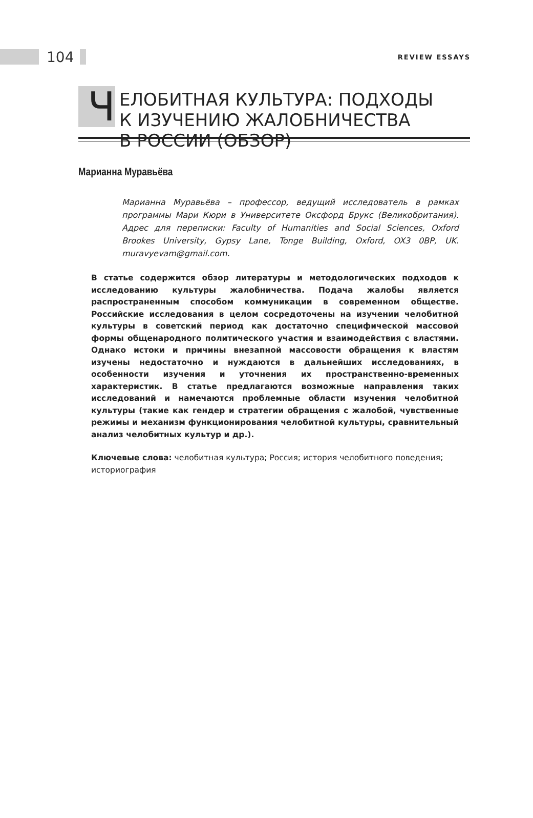104
REVIEW ESSAYS
Ч
ЕЛОБИТНАЯ КУЛЬТУРА: ПОДХОДЫ
К ИЗУЧЕНИЮ ЖАЛОБНИЧЕСТВА
В РОССИИ (ОБЗОР)
Марианна Муравьёва
Марианна Муравьёва – профессор, ведущий исследователь в рамках программы Мари Кюри в Университете Оксфорд Брукс (Великобритания). Адрес для переписки: Faculty of Humanities and Social Sciences, Oxford Brookes University, Gypsy Lane, Tonge Building, Oxford, OX3 0BP, UK. muravyevam@gmail.com.
В статье содержится обзор литературы и методологических подходов к исследованию культуры жалобничества. Подача жалобы является распространенным способом коммуникации в современном обществе. Российские исследования в целом сосредоточены на изучении челобитной культуры в советский период как достаточно специфической массовой формы общенародного политического участия и взаимодействия с властями. Однако истоки и причины внезапной массовости обращения к властям изучены недостаточно и нуждаются в дальнейших исследованиях, в особенности изучения и уточнения их пространственно-временных характеристик. В статье предлагаются возможные направления таких исследований и намечаются проблемные области изучения челобитной культуры (такие как гендер и стратегии обращения с жалобой, чувственные режимы и механизм функционирования челобитной культуры, сравнительный анализ челобитных культур и др.).
Ключевые слова: челобитная культура; Россия; история челобитного поведения; историография